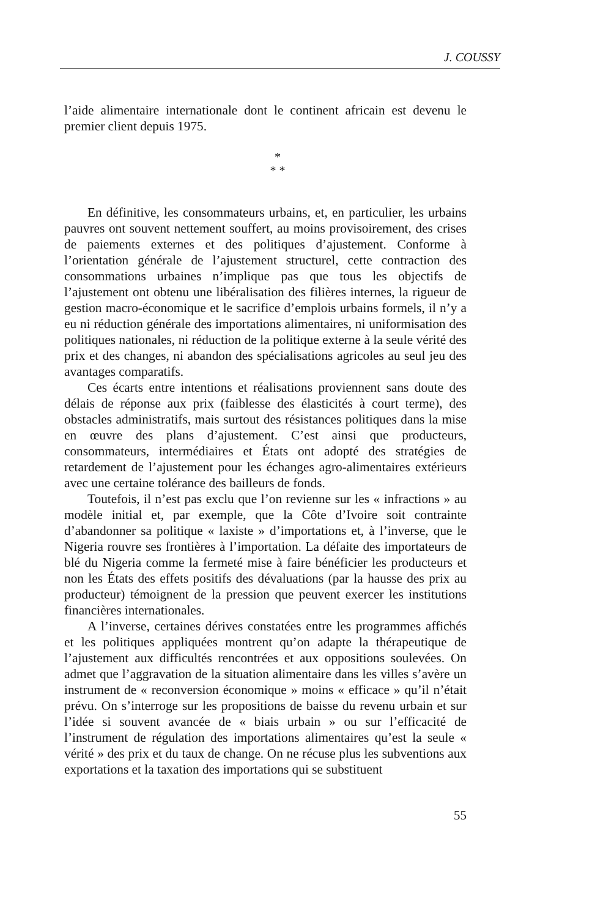J. COUSSY
l’aide alimentaire internationale dont le continent africain est devenu le premier client depuis 1975.
*
* *
En définitive, les consommateurs urbains, et, en particulier, les urbains pauvres ont souvent nettement souffert, au moins provisoirement, des crises de paiements externes et des politiques d’ajustement. Conforme à l’orientation générale de l’ajustement structurel, cette contraction des consommations urbaines n’implique pas que tous les objectifs de l’ajustement ont obtenu une libéralisation des filières internes, la rigueur de gestion macro-économique et le sacrifice d’emplois urbains formels, il n’y a eu ni réduction générale des importations alimentaires, ni uniformisation des politiques nationales, ni réduction de la politique externe à la seule vérité des prix et des changes, ni abandon des spécialisations agricoles au seul jeu des avantages comparatifs.
Ces écarts entre intentions et réalisations proviennent sans doute des délais de réponse aux prix (faiblesse des élasticités à court terme), des obstacles administratifs, mais surtout des résistances politiques dans la mise en œuvre des plans d’ajustement. C’est ainsi que producteurs, consommateurs, intermédiaires et États ont adopté des stratégies de retardement de l’ajustement pour les échanges agro-alimentaires extérieurs avec une certaine tolérance des bailleurs de fonds.
Toutefois, il n’est pas exclu que l’on revienne sur les « infractions » au modèle initial et, par exemple, que la Côte d’Ivoire soit contrainte d’abandonner sa politique « laxiste » d’importations et, à l’inverse, que le Nigeria rouvre ses frontières à l’importation. La défaite des importateurs de blé du Nigeria comme la fermeté mise à faire bénéficier les producteurs et non les États des effets positifs des dévaluations (par la hausse des prix au producteur) témoignent de la pression que peuvent exercer les institutions financières internationales.
A l’inverse, certaines dérives constatées entre les programmes affichés et les politiques appliquées montrent qu’on adapte la thérapeutique de l’ajustement aux difficultés rencontrées et aux oppositions soulevées. On admet que l’aggravation de la situation alimentaire dans les villes s’avère un instrument de « reconversion économique » moins « efficace » qu’il n’était prévu. On s’interroge sur les propositions de baisse du revenu urbain et sur l’idée si souvent avancée de « biais urbain » ou sur l’efficacité de l’instrument de régulation des importations alimentaires qu’est la seule « vérité » des prix et du taux de change. On ne récuse plus les subventions aux exportations et la taxation des importations qui se substituent
55